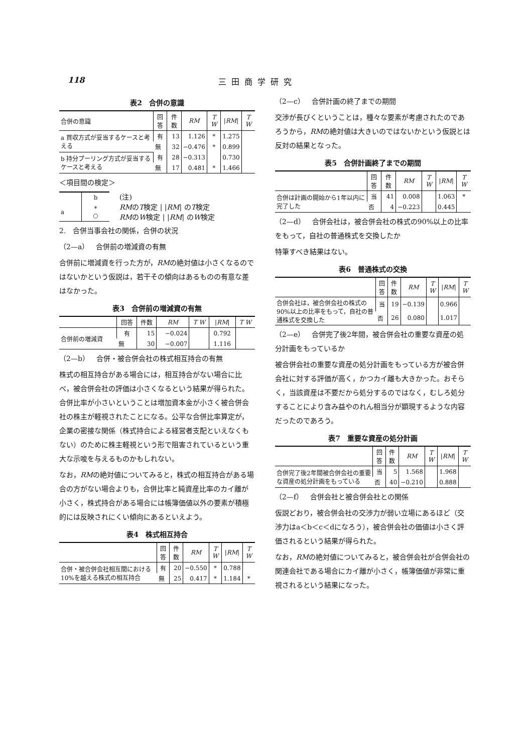118 三田商学研究
表2　合併の意識
| 合併の意識 | 回答 | 件数 | RM | T W | / RM / | T W |
| --- | --- | --- | --- | --- | --- | --- |
| a 買収方式が妥当するケースと考える | 有 | 13 | 1.126 | * | 1.275 | |
| | 無 | 32 | −0.476 | * | 0.899 | |
| b 持分プーリング方式が妥当するケースと考える | 有 | 28 | −0.313 | | 0.730 | |
| | 無 | 17 | 0.481 | * | 1.466 | |
＜項目間の検定＞
| | b |
| a | * ○ |
(注)
RMのT検定 | |RM| のT検定
RMのW検定 | |RM| のW検定
2.　合併当事会社の関係，合併の状況
（2—a）　合併前の増減資の有無
合併前に増減資を行った方が，RMの絶対値は小さくなるのではないかという仮説は，若干その傾向はあるものの有意な差はなかった。
表3　合併前の増減資の有無
| | 回答 | 件数 | RM | T W | / RM / | T W |
| --- | --- | --- | --- | --- | --- | --- |
| 合併前の増減資 | 有 | 15 | −0.024 | | 0.792 | |
| | 無 | 30 | −0.007 | | 1.116 | |
（2—b）　合併・被合併会社の株式相互持合の有無
株式の相互持合がある場合には，相互持合がない場合に比べ，被合併会社の評価は小さくなるという結果が得られた。合併比率が小さいということは増加資本金が小さく被合併会社の株主が軽視されたことになる。公平な合併比率算定が，企業の密接な関係（株式持合による経営者支配といえなくもない）のために株主軽視という形で阻害されているという重大な示唆を与えるものかもしれない。
なお，RMの絶対値についてみると，株式の相互持合がある場合の方がない場合よりも，合併比率と純資産比率のカイ離が小さく，株式持合がある場合には帳簿価値以外の要素が積極的には反映されにくい傾向にあるといえよう。
表4　株式相互持合
| | 回答 | 件数 | RM | T W | / RM / | T W |
| --- | --- | --- | --- | --- | --- | --- |
| 合併・被合併会社相互間における10%を越える株式の相互持合 | 有 | 20 | −0.550 | * | 0.788 | |
| | 無 | 25 | 0.417 | * | 1.184 | * |
（2—c）　合併計画の終了までの期間
交渉が長びくということは，種々な要素が考慮されたのであろうから，RMの絶対値は大きいのではないかという仮説とは反対の結果となった。
表5　合併計画終了までの期間
| | 回答 | 件数 | RM | T W | / RM / | T W |
| --- | --- | --- | --- | --- | --- | --- |
| 合併は計画の開始から1年以内に完了した | 当 | 41 | 0.008 | | 1.063 | * |
| | 否 | 4 | −0.223 | | 0.445 | |
（2—d）　合併会社は，被合併会社の株式の90%以上の比率をもって，自社の普通株式を交換したか
特筆すべき結果はない。
表6　普通株式の交換
| | 回答 | 件数 | RM | T W | / RM / | T W |
| --- | --- | --- | --- | --- | --- | --- |
| 合併会社は，被合併会社の株式の90%以上の比率をもって，自社の普通株式を交換した | 当 | 19 | −0.139 | | 0.966 | |
| | 否 | 26 | 0.080 | | 1.017 | |
（2—e）　合併完了後2年間，被合併会社の重要な資産の処分計画をもっているか
被合併会社の重要な資産の処分計画をもっている方が被合併会社に対する評価が高く，かつカイ離も大きかった。おそらく，当該資産は不要だから処分するのではなく，むしろ処分することにより含み益やのれん相当分が顕現するような内容だったのであろう。
表7　重要な資産の処分計画
| | 回答 | 件数 | RM | T W | / RM / | T W |
| --- | --- | --- | --- | --- | --- | --- |
| 合併完了後2年間被合併会社の重要な資産の処分計画をもっている | 当 | 5 | 1.568 | | 1.968 | |
| | 否 | 40 | −0.210 | | 0.888 | |
（2—f）　合併会社と被合併会社との関係
仮説どおり，被合併会社の交渉力が弱い立場にあるほど（交渉力はa＜b＜c＜dになろう），被合併会社の価値は小さく評価されるという結果が得られた。
なお，RMの絶対値についてみると，被合併会社が合併会社の関連会社である場合にカイ離が小さく，帳簿価値が非常に重視されるという結果になった。